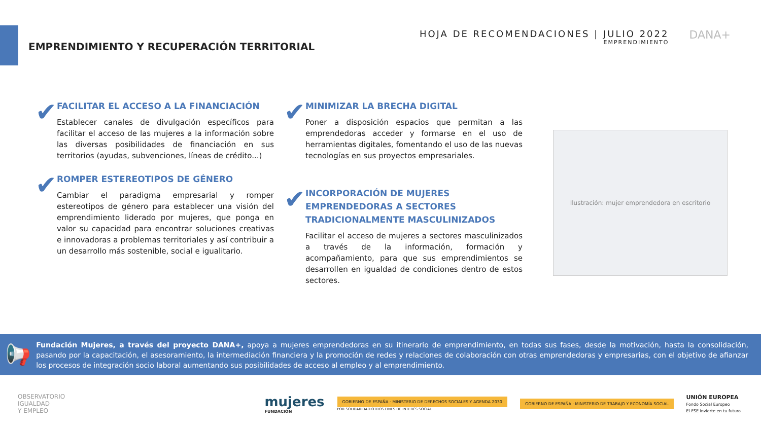EMPRENDIMIENTO Y RECUPERACIÓN TERRITORIAL
HOJA DE RECOMENDACIONES | JULIO 2022
EMPRENDIMIENTO
DANA+
✔
FACILITAR EL ACCESO A LA FINANCIACIÓN
Establecer canales de divulgación específicos para facilitar el acceso de las mujeres a la información sobre las diversas posibilidades de financiación en sus territorios (ayudas, subvenciones, líneas de crédito...)
✔
ROMPER ESTEREOTIPOS DE GÉNERO
Cambiar el paradigma empresarial y romper estereotipos de género para establecer una visión del emprendimiento liderado por mujeres, que ponga en valor su capacidad para encontrar soluciones creativas e innovadoras a problemas territoriales y así contribuir a un desarrollo más sostenible, social e igualitario.
✔
MINIMIZAR LA BRECHA DIGITAL
Poner a disposición espacios que permitan a las emprendedoras acceder y formarse en el uso de herramientas digitales, fomentando el uso de las nuevas tecnologías en sus proyectos empresariales.
✔
INCORPORACIÓN DE MUJERES EMPRENDEDORAS A SECTORES TRADICIONALMENTE MASCULINIZADOS
Facilitar el acceso de mujeres a sectores masculinizados a través de la información, formación y acompañamiento, para que sus emprendimientos se desarrollen en igualdad de condiciones dentro de estos sectores.
Ilustración: mujer emprendedora en escritorio
📢
Fundación Mujeres, a través del proyecto DANA+, apoya a mujeres emprendedoras en su itinerario de emprendimiento, en todas sus fases, desde la motivación, hasta la consolidación, pasando por la capacitación, el asesoramiento, la intermediación financiera y la promoción de redes y relaciones de colaboración con otras emprendedoras y empresarias, con el objetivo de afianzar los procesos de integración socio laboral aumentando sus posibilidades de acceso al empleo y al emprendimiento.
OBSERVATORIO
IGUALDAD
Y EMPLEO
mujeres
FUNDACIÓN
GOBIERNO DE ESPAÑA · MINISTERIO DE DERECHOS SOCIALES Y AGENDA 2030
POR SOLIDARIDAD OTROS FINES DE INTERÉS SOCIAL
GOBIERNO DE ESPAÑA · MINISTERIO DE TRABAJO Y ECONOMÍA SOCIAL
UNIÓN EUROPEA
Fondo Social Europeo
El FSE invierte en tu futuro